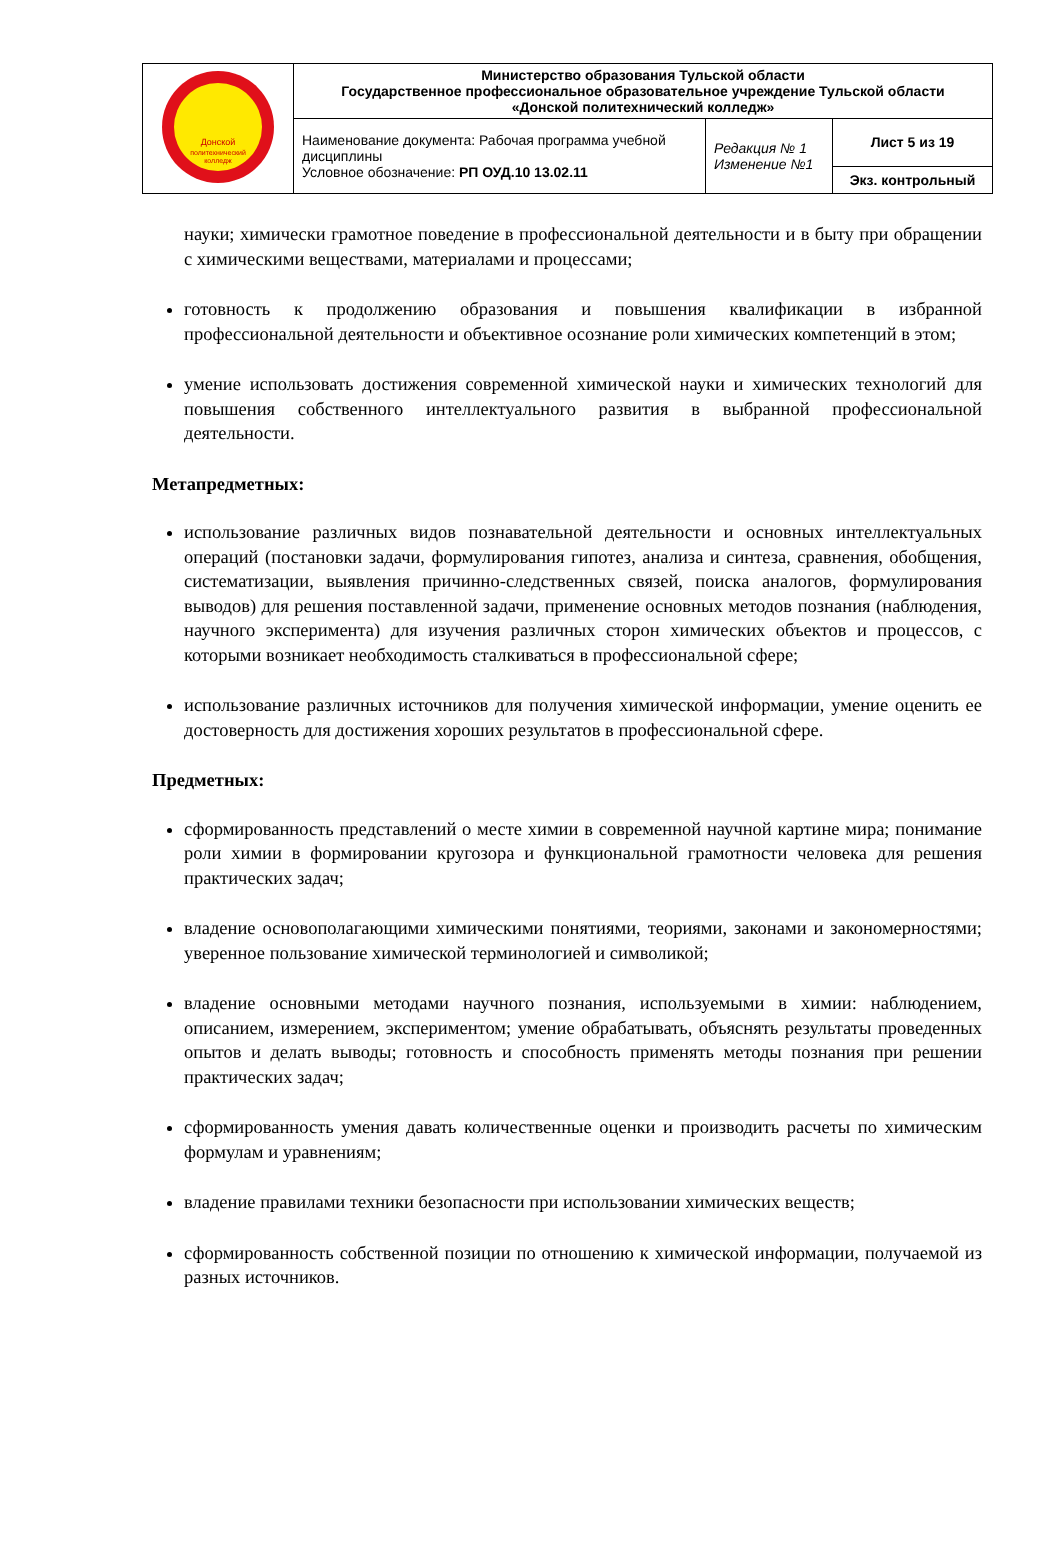| Донской политехнический колледж | Министерство образования Тульской области Государственное профессиональное образовательное учреждение Тульской области «Донской политехнический колледж» | | |
| | Наименование документа: Рабочая программа учебной дисциплины Условное обозначение: РП ОУД.10 13.02.11 | Редакция № 1 Изменение №1 | Лист 5 из 19 |
| | | | Экз. контрольный |
науки; химически грамотное поведение в профессиональной деятельности и в быту при обращении с химическими веществами, материалами и процессами;
готовность к продолжению образования и повышения квалификации в избранной профессиональной деятельности и объективное осознание роли химических компетенций в этом;
умение использовать достижения современной химической науки и химических технологий для повышения собственного интеллектуального развития в выбранной профессиональной деятельности.
Метапредметных:
использование различных видов познавательной деятельности и основных интеллектуальных операций (постановки задачи, формулирования гипотез, анализа и синтеза, сравнения, обобщения, систематизации, выявления причинно-следственных связей, поиска аналогов, формулирования выводов) для решения поставленной задачи, применение основных методов познания (наблюдения, научного эксперимента) для изучения различных сторон химических объектов и процессов, с которыми возникает необходимость сталкиваться в профессиональной сфере;
использование различных источников для получения химической информации, умение оценить ее достоверность для достижения хороших результатов в профессиональной сфере.
Предметных:
сформированность представлений о месте химии в современной научной картине мира; понимание роли химии в формировании кругозора и функциональной грамотности человека для решения практических задач;
владение основополагающими химическими понятиями, теориями, законами и закономерностями; уверенное пользование химической терминологией и символикой;
владение основными методами научного познания, используемыми в химии: наблюдением, описанием, измерением, экспериментом; умение обрабатывать, объяснять результаты проведенных опытов и делать выводы; готовность и способность применять методы познания при решении практических задач;
сформированность умения давать количественные оценки и производить расчеты по химическим формулам и уравнениям;
владение правилами техники безопасности при использовании химических веществ;
сформированность собственной позиции по отношению к химической информации, получаемой из разных источников.